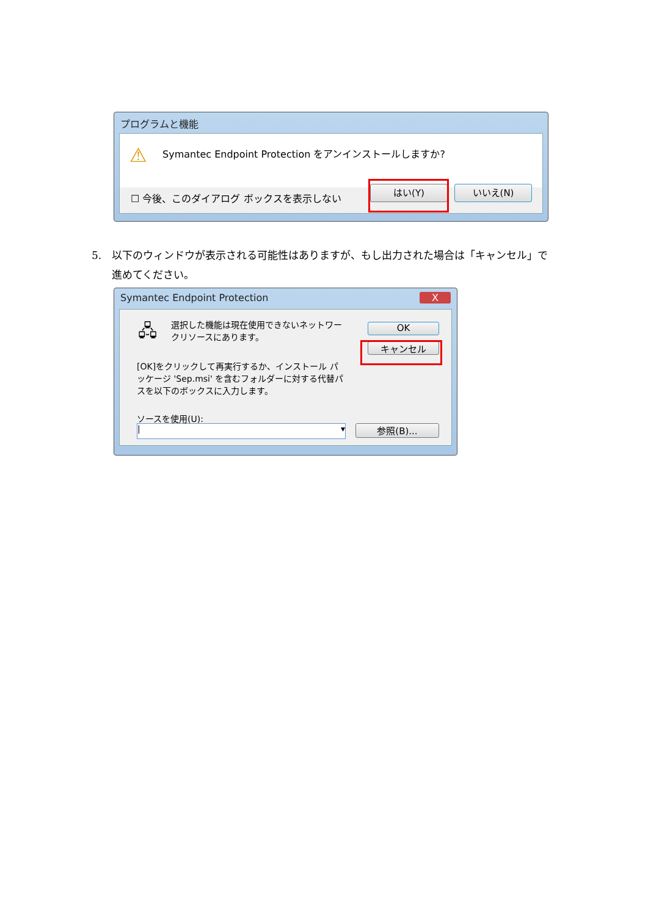プログラムと機能
Symantec Endpoint Protection をアンインストールしますか?
⚠
☐ 今後、このダイアログ ボックスを表示しない
はい(Y) いいえ(N)
5. 以下のウィンドウが表示される可能性はありますが、もし出力された場合は「キャンセル」で進めてください。
Symantec Endpoint Protection X
🖧
選択した機能は現在使用できないネットワークリソースにあります。
[OK]をクリックして再実行するか、インストール パッケージ 'Sep.msi' を含むフォルダーに対する代替パスを以下のボックスに入力します。
ソースを使用(U):
| ▾ 参照(B)...
OK
キャンセル